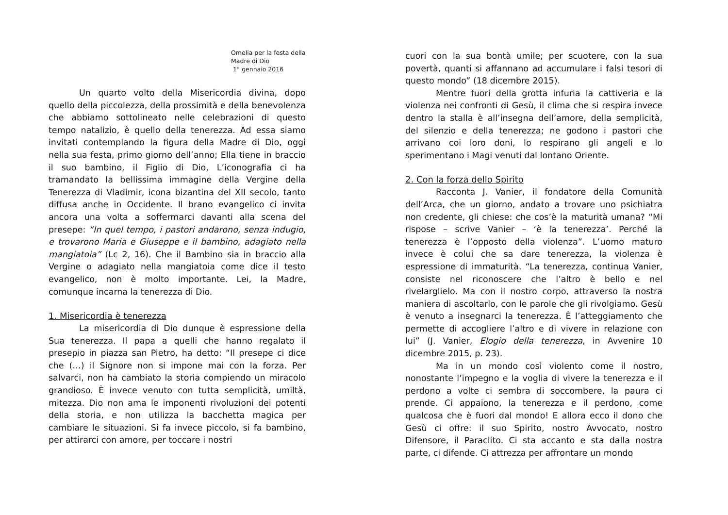Omelia per la festa della
Madre di Dio
1° gennaio 2016
Un quarto volto della Misericordia divina, dopo quello della piccolezza, della prossimità e della benevolenza che abbiamo sottolineato nelle celebrazioni di questo tempo natalizio, è quello della tenerezza. Ad essa siamo invitati contemplando la figura della Madre di Dio, oggi nella sua festa, primo giorno dell’anno; Ella tiene in braccio il suo bambino, il Figlio di Dio, L’iconografia ci ha tramandato la bellissima immagine della Vergine della Tenerezza di Vladimir, icona bizantina del XII secolo, tanto diffusa anche in Occidente. Il brano evangelico ci invita ancora una volta a soffermarci davanti alla scena del presepe: “In quel tempo, i pastori andarono, senza indugio, e trovarono Maria e Giuseppe e il bambino, adagiato nella mangiatoia” (Lc 2, 16). Che il Bambino sia in braccio alla Vergine o adagiato nella mangiatoia come dice il testo evangelico, non è molto importante. Lei, la Madre, comunque incarna la tenerezza di Dio.
1. Misericordia è tenerezza
La misericordia di Dio dunque è espressione della Sua tenerezza. Il papa a quelli che hanno regalato il presepio in piazza san Pietro, ha detto: “Il presepe ci dice che (…) il Signore non si impone mai con la forza. Per salvarci, non ha cambiato la storia compiendo un miracolo grandioso. È invece venuto con tutta semplicità, umiltà, mitezza. Dio non ama le imponenti rivoluzioni dei potenti della storia, e non utilizza la bacchetta magica per cambiare le situazioni. Si fa invece piccolo, si fa bambino, per attirarci con amore, per toccare i nostri
cuori con la sua bontà umile; per scuotere, con la sua povertà, quanti si affannano ad accumulare i falsi tesori di questo mondo” (18 dicembre 2015).
Mentre fuori della grotta infuria la cattiveria e la violenza nei confronti di Gesù, il clima che si respira invece dentro la stalla è all’insegna dell’amore, della semplicità, del silenzio e della tenerezza; ne godono i pastori che arrivano coi loro doni, lo respirano gli angeli e lo sperimentano i Magi venuti dal lontano Oriente.
2. Con la forza dello Spirito
Racconta J. Vanier, il fondatore della Comunità dell’Arca, che un giorno, andato a trovare uno psichiatra non credente, gli chiese: che cos’è la maturità umana? “Mi rispose – scrive Vanier – ‘è la tenerezza’. Perché la tenerezza è l’opposto della violenza”. L’uomo maturo invece è colui che sa dare tenerezza, la violenza è espressione di immaturità. “La tenerezza, continua Vanier, consiste nel riconoscere che l’altro è bello e nel rivelarglielo. Ma con il nostro corpo, attraverso la nostra maniera di ascoltarlo, con le parole che gli rivolgiamo. Gesù è venuto a insegnarci la tenerezza. È l’atteggiamento che permette di accogliere l’altro e di vivere in relazione con lui” (J. Vanier, Elogio della tenerezza, in Avvenire 10 dicembre 2015, p. 23).
Ma in un mondo così violento come il nostro, nonostante l’impegno e la voglia di vivere la tenerezza e il perdono a volte ci sembra di soccombere, la paura ci prende. Ci appaiono, la tenerezza e il perdono, come qualcosa che è fuori dal mondo! E allora ecco il dono che Gesù ci offre: il suo Spirito, nostro Avvocato, nostro Difensore, il Paraclito. Ci sta accanto e sta dalla nostra parte, ci difende. Ci attrezza per affrontare un mondo